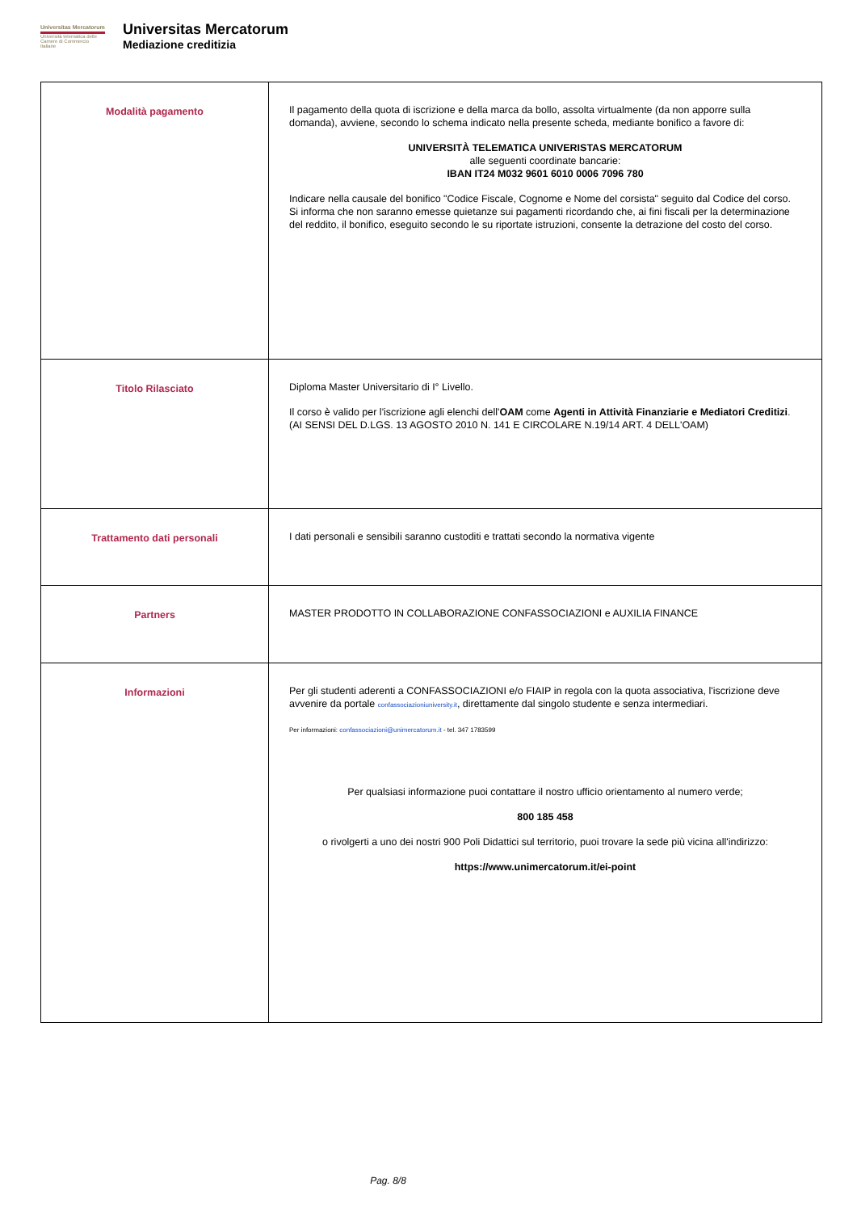Universitas Mercatorum
Università telematica delle Camere di Commercio Italiane
Universitas Mercatorum
Mediazione creditizia
| Modalità pagamento | Il pagamento della quota di iscrizione e della marca da bollo, assolta virtualmente (da non apporre sulla domanda), avviene, secondo lo schema indicato nella presente scheda, mediante bonifico a favore di: UNIVERSITÀ TELEMATICA UNIVERISTAS MERCATORUM alle seguenti coordinate bancarie: IBAN IT24 M032 9601 6010 0006 7096 780 Indicare nella causale del bonifico "Codice Fiscale, Cognome e Nome del corsista" seguito dal Codice del corso. Si informa che non saranno emesse quietanze sui pagamenti ricordando che, ai fini fiscali per la determinazione del reddito, il bonifico, eseguito secondo le su riportate istruzioni, consente la detrazione del costo del corso. |
| Titolo Rilasciato | Diploma Master Universitario di I° Livello. Il corso è valido per l'iscrizione agli elenchi dell' OAM come Agenti in Attività Finanziarie e Mediatori Creditizi . (AI SENSI DEL D.LGS. 13 AGOSTO 2010 N. 141 E CIRCOLARE N.19/14 ART. 4 DELL'OAM) |
| Trattamento dati personali | I dati personali e sensibili saranno custoditi e trattati secondo la normativa vigente |
| Partners | MASTER PRODOTTO IN COLLABORAZIONE CONFASSOCIAZIONI e AUXILIA FINANCE |
| Informazioni | Per gli studenti aderenti a CONFASSOCIAZIONI e/o FIAIP in regola con la quota associativa, l'iscrizione deve avvenire da portale confassociazioniuniversity.it , direttamente dal singolo studente e senza intermediari. Per informazioni: confassociazioni@unimercatorum.it - tel. 347 1783599 Per qualsiasi informazione puoi contattare il nostro ufficio orientamento al numero verde; 800 185 458 o rivolgerti a uno dei nostri 900 Poli Didattici sul territorio, puoi trovare la sede più vicina all'indirizzo: https://www.unimercatorum.it/ei-point |
Pag. 8/8